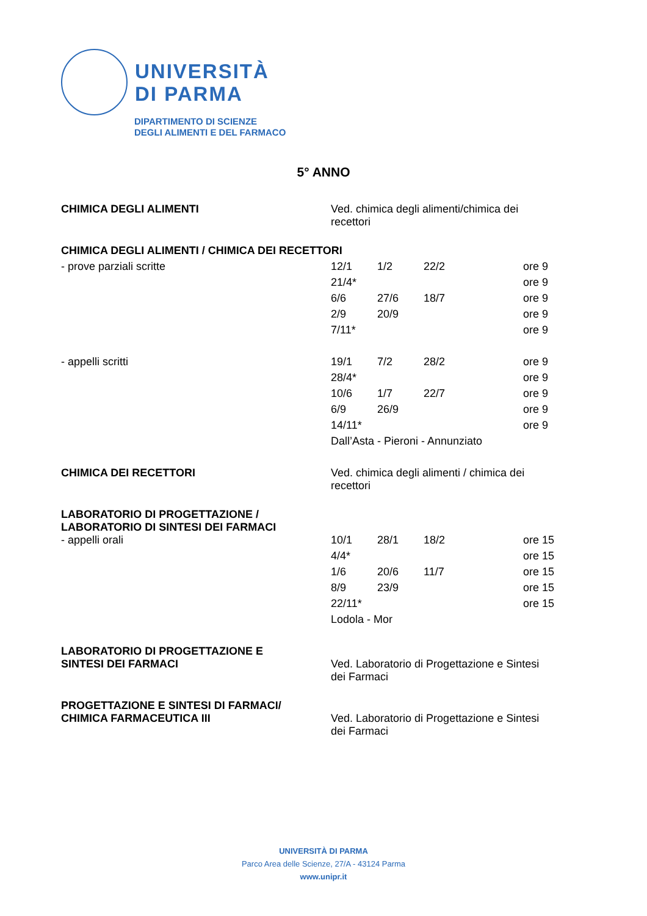UNIVERSITÀ
DI PARMA
DIPARTIMENTO DI SCIENZE
DEGLI ALIMENTI E DEL FARMACO
5° ANNO
| CHIMICA DEGLI ALIMENTI | Ved. chimica degli alimenti/chimica dei recettori | | | | |
| CHIMICA DEGLI ALIMENTI / CHIMICA DEI RECETTORI | | | | | |
| - prove parziali scritte | 12/1 | 1/2 | 22/2 | | ore 9 |
| | 21/4* | | | | ore 9 |
| | 6/6 | 27/6 | 18/7 | | ore 9 |
| | 2/9 | 20/9 | | | ore 9 |
| | 7/11* | | | | ore 9 |
| - appelli scritti | 19/1 | 7/2 | 28/2 | | ore 9 |
| | 28/4* | | | | ore 9 |
| | 10/6 | 1/7 | 22/7 | | ore 9 |
| | 6/9 | 26/9 | | | ore 9 |
| | 14/11* | | | | ore 9 |
| | Dall’Asta - Pieroni - Annunziato | | | | |
| CHIMICA DEI RECETTORI | Ved. chimica degli alimenti / chimica dei recettori | | | | |
| LABORATORIO DI PROGETTAZIONE / LABORATORIO DI SINTESI DEI FARMACI | | | | | |
| - appelli orali | 10/1 | 28/1 | 18/2 | | ore 15 |
| | 4/4* | | | | ore 15 |
| | 1/6 | 20/6 | 11/7 | | ore 15 |
| | 8/9 | 23/9 | | | ore 15 |
| | 22/11* | | | | ore 15 |
| | Lodola - Mor | | | | |
| LABORATORIO DI PROGETTAZIONE E SINTESI DEI FARMACI | Ved. Laboratorio di Progettazione e Sintesi dei Farmaci | | | | |
| PROGETTAZIONE E SINTESI DI FARMACI/ CHIMICA FARMACEUTICA III | Ved. Laboratorio di Progettazione e Sintesi dei Farmaci | | | | |
UNIVERSITÀ DI PARMA
Parco Area delle Scienze, 27/A - 43124 Parma
www.unipr.it